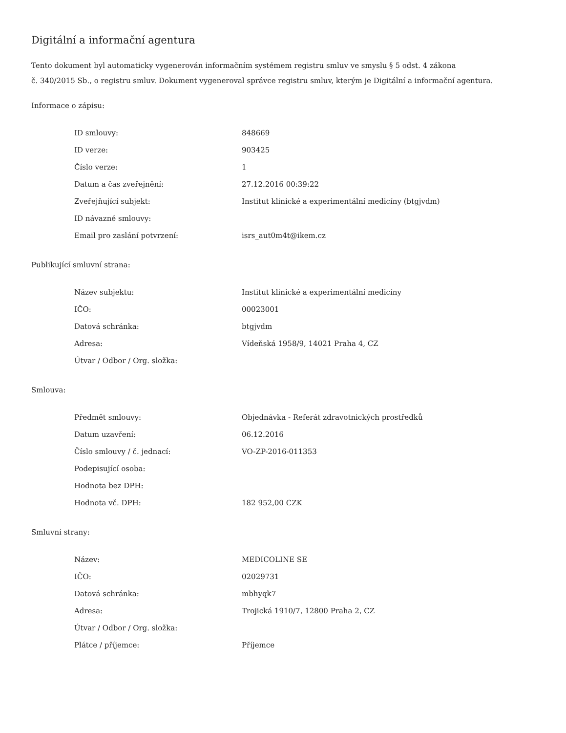Digitální a informační agentura
Tento dokument byl automaticky vygenerován informačním systémem registru smluv ve smyslu § 5 odst. 4 zákona
č. 340/2015 Sb., o registru smluv. Dokument vygeneroval správce registru smluv, kterým je Digitální a informační agentura.
Informace o zápisu:
| ID smlouvy: | 848669 |
| ID verze: | 903425 |
| Číslo verze: | 1 |
| Datum a čas zveřejnění: | 27.12.2016 00:39:22 |
| Zveřejňující subjekt: | Institut klinické a experimentální medicíny (btgjvdm) |
| ID návazné smlouvy: | |
| Email pro zaslání potvrzení: | isrs_aut0m4t@ikem.cz |
Publikující smluvní strana:
| Název subjektu: | Institut klinické a experimentální medicíny |
| IČO: | 00023001 |
| Datová schránka: | btgjvdm |
| Adresa: | Vídeňská 1958/9, 14021 Praha 4, CZ |
| Útvar / Odbor / Org. složka: | |
Smlouva:
| Předmět smlouvy: | Objednávka - Referát zdravotnických prostředků |
| Datum uzavření: | 06.12.2016 |
| Číslo smlouvy / č. jednací: | VO-ZP-2016-011353 |
| Podepisující osoba: | |
| Hodnota bez DPH: | |
| Hodnota vč. DPH: | 182 952,00 CZK |
Smluvní strany:
| Název: | MEDICOLINE SE |
| IČO: | 02029731 |
| Datová schránka: | mbhyqk7 |
| Adresa: | Trojická 1910/7, 12800 Praha 2, CZ |
| Útvar / Odbor / Org. složka: | |
| Plátce / příjemce: | Příjemce |